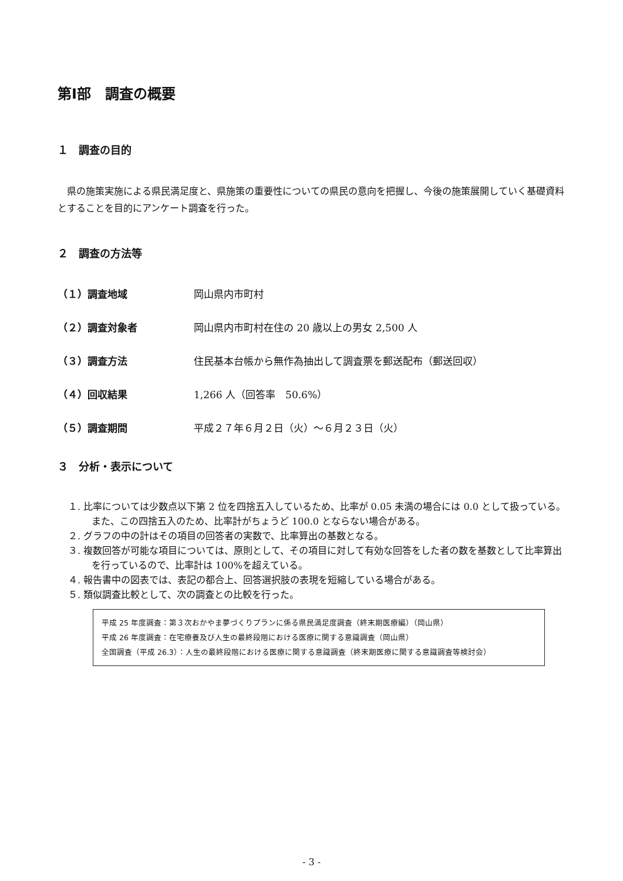第Ⅰ部　調査の概要
１　調査の目的
県の施策実施による県民満足度と、県施策の重要性についての県民の意向を把握し、今後の施策展開していく基礎資料とすることを目的にアンケート調査を行った。
２　調査の方法等
（１）調査地域 岡山県内市町村
（２）調査対象者 岡山県内市町村在住の 20 歳以上の男女 2,500 人
（３）調査方法 住民基本台帳から無作為抽出して調査票を郵送配布（郵送回収）
（４）回収結果 1,266 人（回答率　50.6%）
（５）調査期間 平成２７年６月２日（火）～６月２３日（火）
３　分析・表示について
１. 比率については少数点以下第 2 位を四捨五入しているため、比率が 0.05 未満の場合には 0.0 として扱っている。また、この四捨五入のため、比率計がちょうど 100.0 とならない場合がある。
２. グラフの中の計はその項目の回答者の実数で、比率算出の基数となる。
３. 複数回答が可能な項目については、原則として、その項目に対して有効な回答をした者の数を基数として比率算出を行っているので、比率計は 100%を超えている。
４. 報告書中の図表では、表記の都合上、回答選択肢の表現を短縮している場合がある。
５. 類似調査比較として、次の調査との比較を行った。
平成 25 年度調査：第３次おかやま夢づくりプランに係る県民満足度調査（終末期医療編）（岡山県）
平成 26 年度調査：在宅療養及び人生の最終段階における医療に関する意識調査（岡山県）
全国調査（平成 26.3）：人生の最終段階における医療に関する意識調査（終末期医療に関する意識調査等検討会）
- 3 -